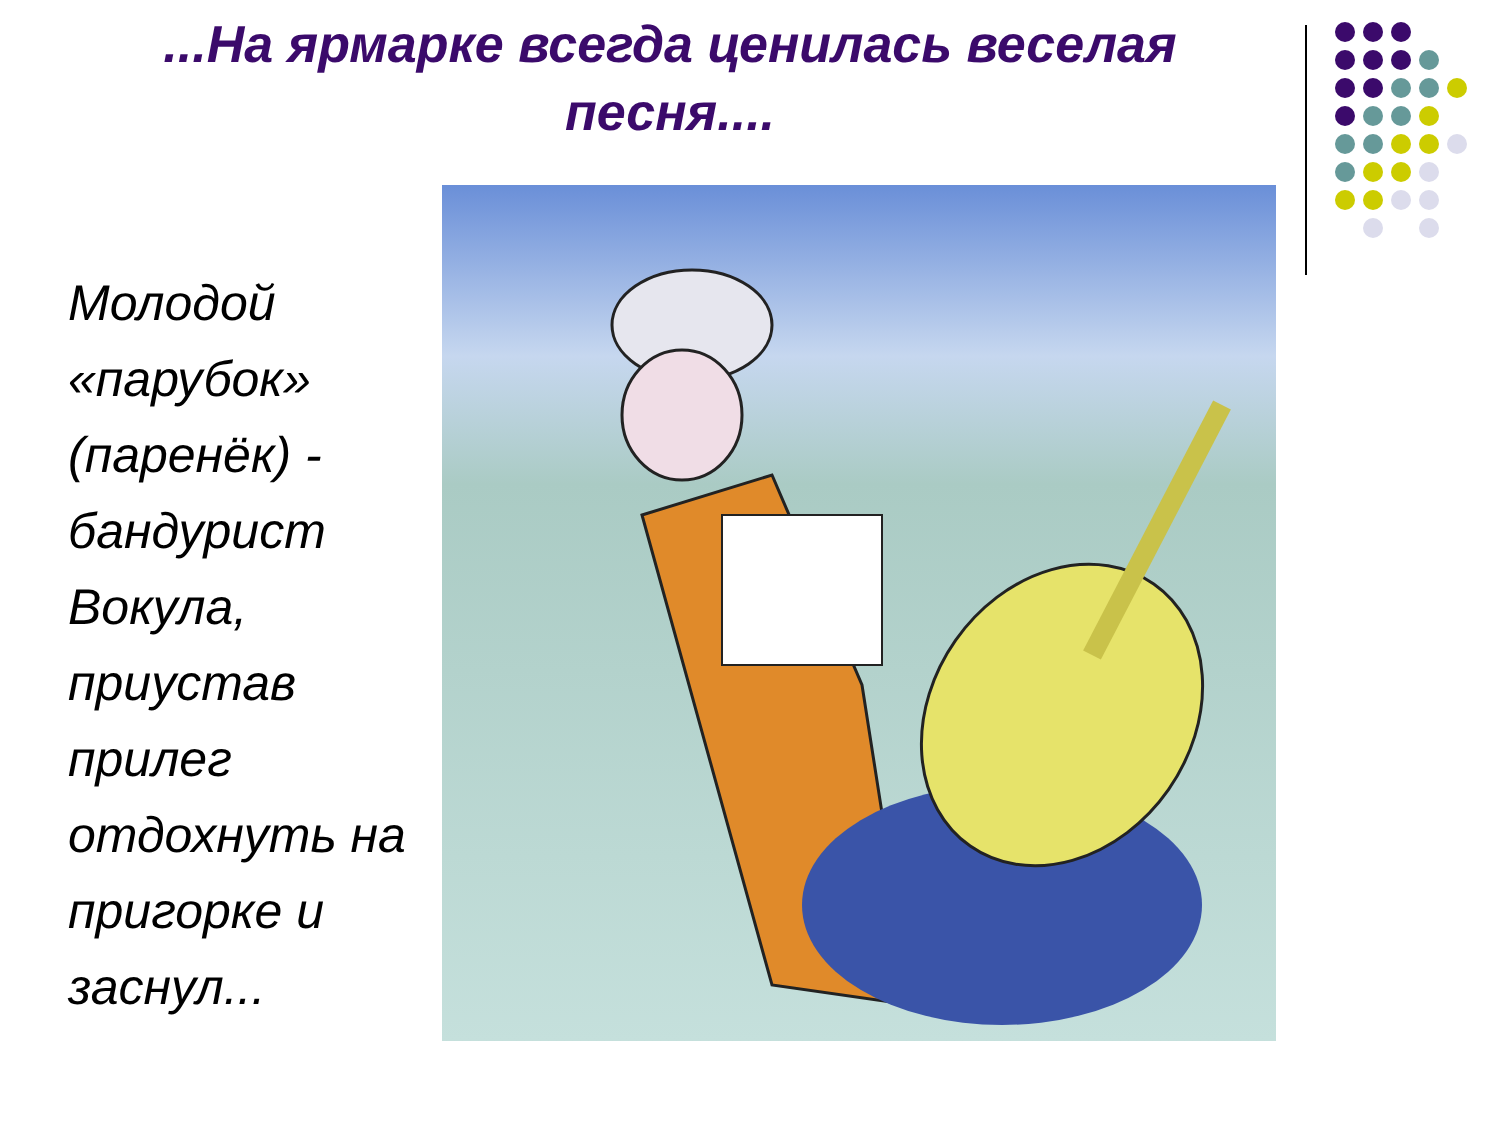...На ярмарке всегда ценилась веселая песня....
Молодой «парубок» (паренёк) - бандурист Вокула, приустав прилег отдохнуть на пригорке и заснул...